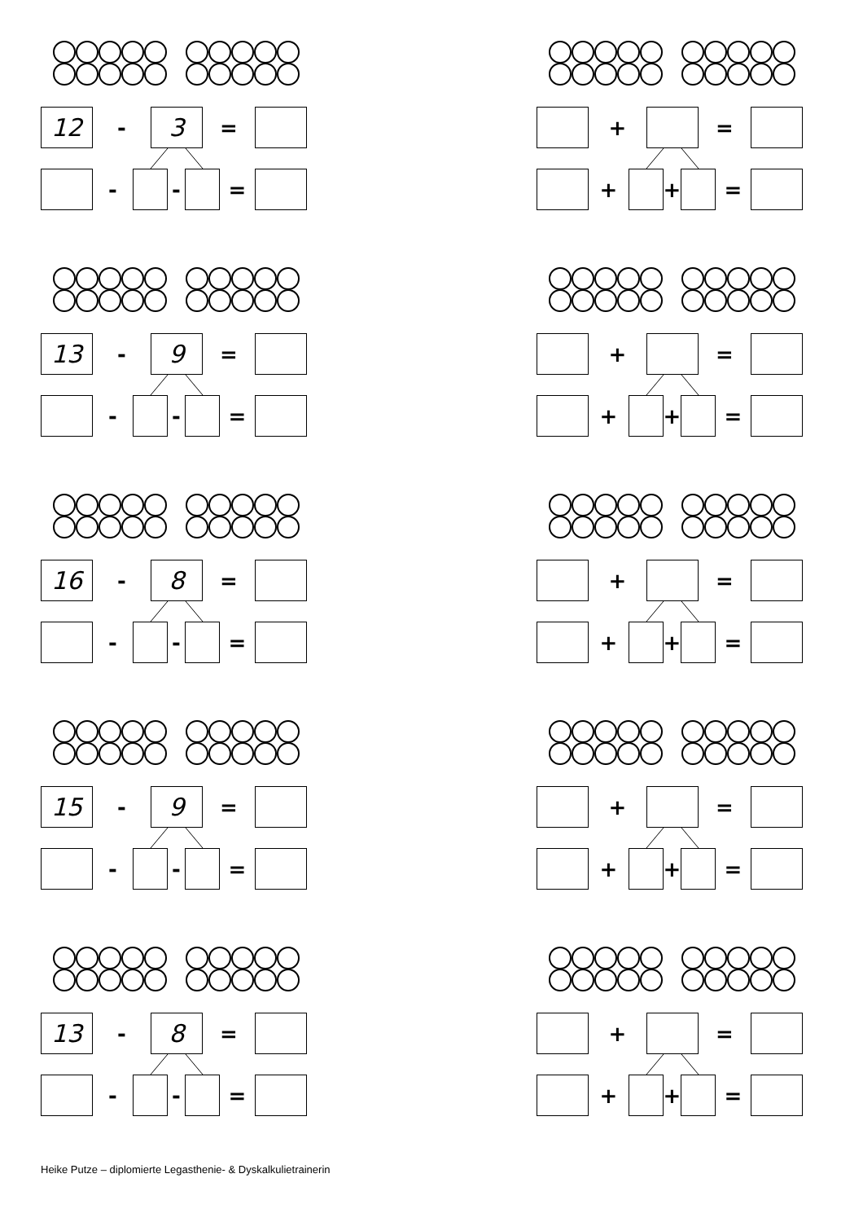12
-
3
=
- - =
13
-
9
=
- - =
16
-
8
=
- - =
15
-
9
=
- - =
13
-
8
=
- - =
+ =
+ + =
+ =
+ + =
+ =
+ + =
+ =
+ + =
+ =
+ + =
Heike Putze – diplomierte Legasthenie- & Dyskalkulietrainerin